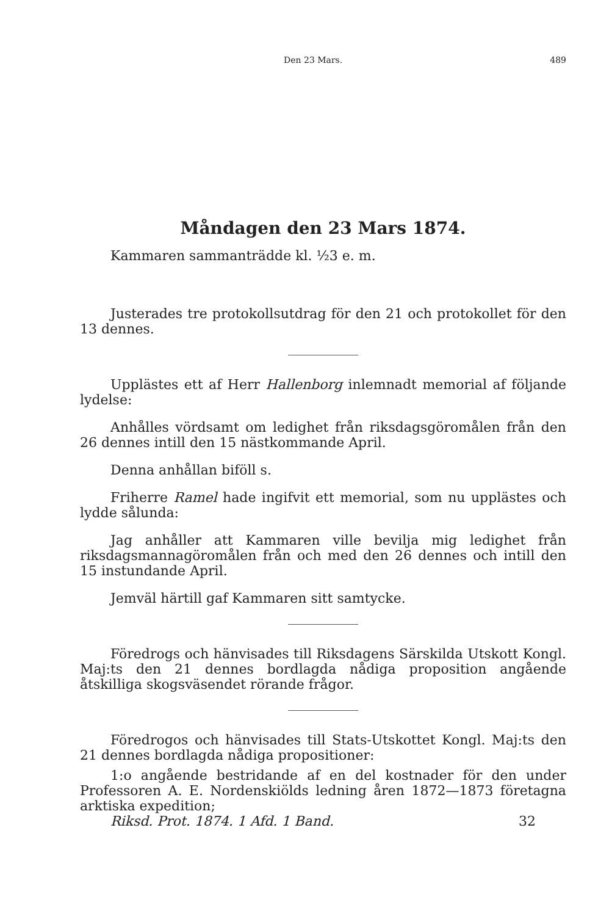Den 23 Mars. 489
Måndagen den 23 Mars 1874.
Kammaren sammanträdde kl. ½3 e. m.
Justerades tre protokollsutdrag för den 21 och protokollet för den 13 dennes.
Upplästes ett af Herr Hallenborg inlemnadt memorial af följande lydelse:
Anhålles vördsamt om ledighet från riksdagsgöromålen från den 26 dennes intill den 15 nästkommande April.
Denna anhållan biföll s.
Friherre Ramel hade ingifvit ett memorial, som nu upplästes och lydde sålunda:
Jag anhåller att Kammaren ville bevilja mig ledighet från riksdagsmannagöromålen från och med den 26 dennes och intill den 15 instundande April.
Jemväl härtill gaf Kammaren sitt samtycke.
Föredrogs och hänvisades till Riksdagens Särskilda Utskott Kongl. Maj:ts den 21 dennes bordlagda nådiga proposition angående åtskilliga skogsväsendet rörande frågor.
Föredrogos och hänvisades till Stats-Utskottet Kongl. Maj:ts den 21 dennes bordlagda nådiga propositioner:
1:o angående bestridande af en del kostnader för den under Professoren A. E. Nordenskiölds ledning åren 1872—1873 företagna arktiska expedition;
Riksd. Prot. 1874. 1 Afd. 1 Band. 32